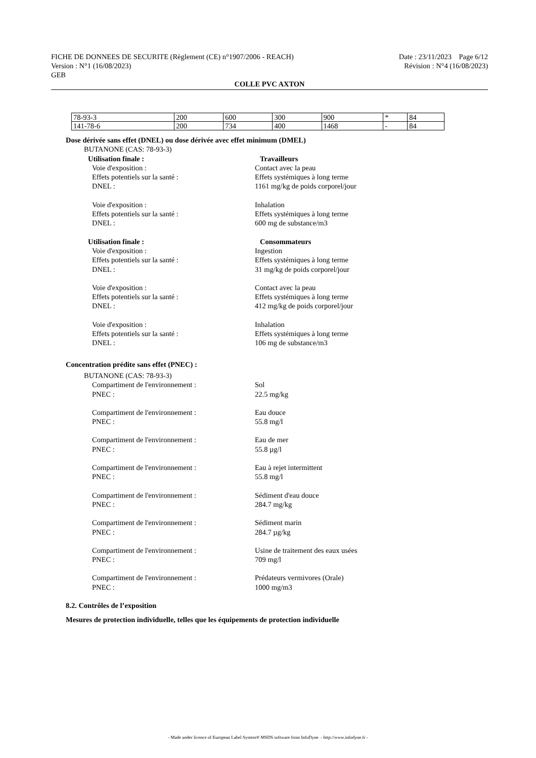FICHE DE DONNEES DE SECURITE (Règlement (CE) n°1907/2006 - REACH) Date : 23/11/2023 Page 6/12
Version : N°1 (16/08/2023) Révision : N°4 (16/08/2023)
GEB
COLLE PVC AXTON
| 78-93-3 | 200 | 600 | 300 | 900 | * | 84 |
| 141-78-6 | 200 | 734 | 400 | 1468 | - | 84 |
Dose dérivée sans effet (DNEL) ou dose dérivée avec effet minimum (DMEL)
BUTANONE (CAS: 78-93-3)
Utilisation finale : Travailleurs
Voie d'exposition : Contact avec la peau
Effets potentiels sur la santé : Effets systémiques à long terme
DNEL : 1161 mg/kg de poids corporel/jour
Voie d'exposition : Inhalation
Effets potentiels sur la santé : Effets systémiques à long terme
DNEL : 600 mg de substance/m3
Utilisation finale : Consommateurs
Voie d'exposition : Ingestion
Effets potentiels sur la santé : Effets systémiques à long terme
DNEL : 31 mg/kg de poids corporel/jour
Voie d'exposition : Contact avec la peau
Effets potentiels sur la santé : Effets systémiques à long terme
DNEL : 412 mg/kg de poids corporel/jour
Voie d'exposition : Inhalation
Effets potentiels sur la santé : Effets systémiques à long terme
DNEL : 106 mg de substance/m3
Concentration prédite sans effet (PNEC) :
BUTANONE (CAS: 78-93-3)
Compartiment de l'environnement : Sol
PNEC : 22.5 mg/kg
Compartiment de l'environnement : Eau douce
PNEC : 55.8 mg/l
Compartiment de l'environnement : Eau de mer
PNEC : 55.8 µg/l
Compartiment de l'environnement : Eau à rejet intermittent
PNEC : 55.8 mg/l
Compartiment de l'environnement : Sédiment d'eau douce
PNEC : 284.7 mg/kg
Compartiment de l'environnement : Sédiment marin
PNEC : 284.7 µg/kg
Compartiment de l'environnement : Usine de traitement des eaux usées
PNEC : 709 mg/l
Compartiment de l'environnement : Prédateurs vermivores (Orale)
PNEC : 1000 mg/m3
8.2. Contrôles de l’exposition
Mesures de protection individuelle, telles que les équipements de protection individuelle
- Made under licence of European Label System® MSDS software from InfoDyne - http://www.infodyne.fr -